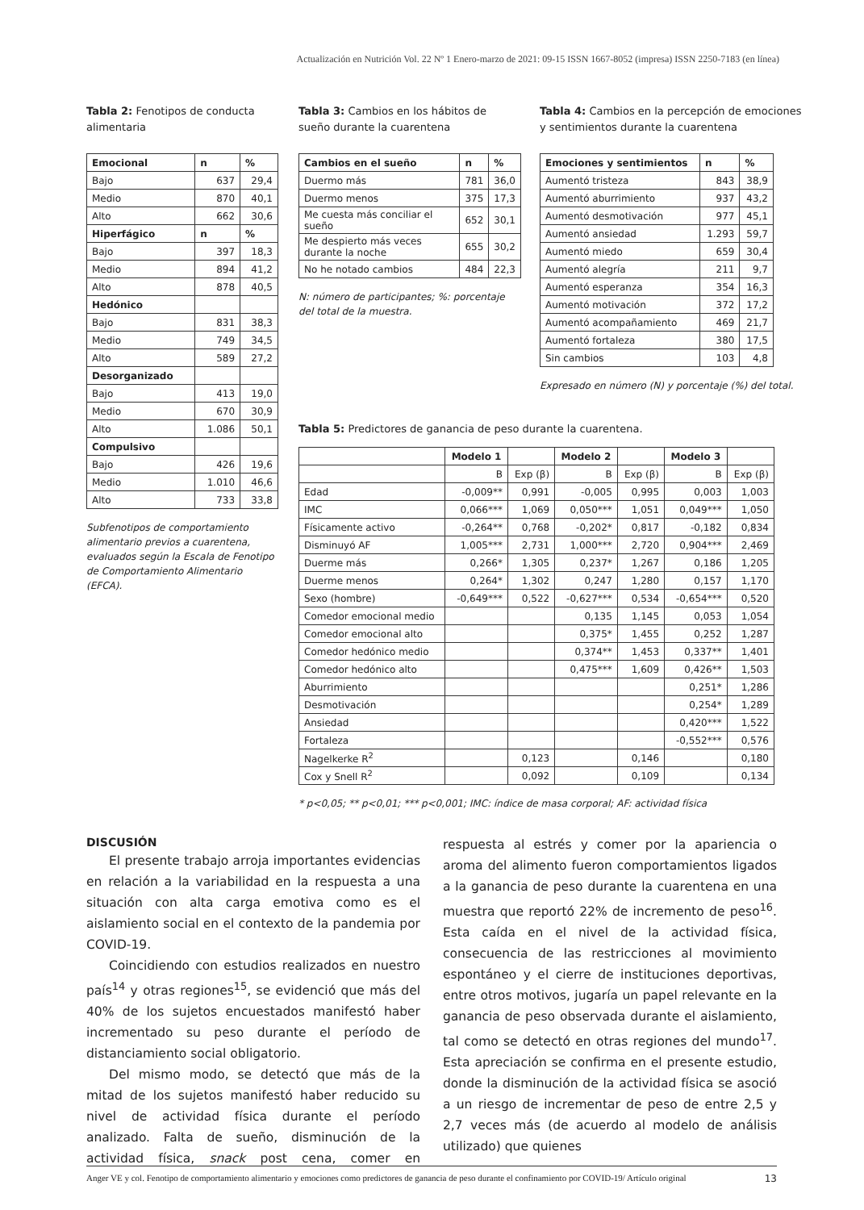Actualización en Nutrición Vol. 22 Nº 1 Enero-marzo de 2021: 09-15 ISSN 1667-8052 (impresa) ISSN 2250-7183 (en línea)
Tabla 2: Fenotipos de conducta alimentaria
| Emocional | n | % |
| --- | --- | --- |
| Bajo | 637 | 29,4 |
| Medio | 870 | 40,1 |
| Alto | 662 | 30,6 |
| Hiperfágico | n | % |
| Bajo | 397 | 18,3 |
| Medio | 894 | 41,2 |
| Alto | 878 | 40,5 |
| Hedónico | | |
| Bajo | 831 | 38,3 |
| Medio | 749 | 34,5 |
| Alto | 589 | 27,2 |
| Desorganizado | | |
| Bajo | 413 | 19,0 |
| Medio | 670 | 30,9 |
| Alto | 1.086 | 50,1 |
| Compulsivo | | |
| Bajo | 426 | 19,6 |
| Medio | 1.010 | 46,6 |
| Alto | 733 | 33,8 |
Subfenotipos de comportamiento alimentario previos a cuarentena, evaluados según la Escala de Fenotipo de Comportamiento Alimentario (EFCA).
Tabla 3: Cambios en los hábitos de sueño durante la cuarentena
| Cambios en el sueño | n | % |
| --- | --- | --- |
| Duermo más | 781 | 36,0 |
| Duermo menos | 375 | 17,3 |
| Me cuesta más conciliar el sueño | 652 | 30,1 |
| Me despierto más veces durante la noche | 655 | 30,2 |
| No he notado cambios | 484 | 22,3 |
N: número de participantes; %: porcentaje del total de la muestra.
Tabla 4: Cambios en la percepción de emociones y sentimientos durante la cuarentena
| Emociones y sentimientos | n | % |
| --- | --- | --- |
| Aumentó tristeza | 843 | 38,9 |
| Aumentó aburrimiento | 937 | 43,2 |
| Aumentó desmotivación | 977 | 45,1 |
| Aumentó ansiedad | 1.293 | 59,7 |
| Aumentó miedo | 659 | 30,4 |
| Aumentó alegría | 211 | 9,7 |
| Aumentó esperanza | 354 | 16,3 |
| Aumentó motivación | 372 | 17,2 |
| Aumentó acompañamiento | 469 | 21,7 |
| Aumentó fortaleza | 380 | 17,5 |
| Sin cambios | 103 | 4,8 |
Expresado en número (N) y porcentaje (%) del total.
Tabla 5: Predictores de ganancia de peso durante la cuarentena.
| | Modelo 1 | | Modelo 2 | | Modelo 3 | |
| --- | --- | --- | --- | --- | --- | --- |
| | B | Exp (β) | B | Exp (β) | B | Exp (β) |
| Edad | -0,009** | 0,991 | -0,005 | 0,995 | 0,003 | 1,003 |
| IMC | 0,066*** | 1,069 | 0,050*** | 1,051 | 0,049*** | 1,050 |
| Físicamente activo | -0,264** | 0,768 | -0,202* | 0,817 | -0,182 | 0,834 |
| Disminuyó AF | 1,005*** | 2,731 | 1,000*** | 2,720 | 0,904*** | 2,469 |
| Duerme más | 0,266* | 1,305 | 0,237* | 1,267 | 0,186 | 1,205 |
| Duerme menos | 0,264* | 1,302 | 0,247 | 1,280 | 0,157 | 1,170 |
| Sexo (hombre) | -0,649*** | 0,522 | -0,627*** | 0,534 | -0,654*** | 0,520 |
| Comedor emocional medio | | | 0,135 | 1,145 | 0,053 | 1,054 |
| Comedor emocional alto | | | 0,375* | 1,455 | 0,252 | 1,287 |
| Comedor hedónico medio | | | 0,374** | 1,453 | 0,337** | 1,401 |
| Comedor hedónico alto | | | 0,475*** | 1,609 | 0,426** | 1,503 |
| Aburrimiento | | | | | 0,251* | 1,286 |
| Desmotivación | | | | | 0,254* | 1,289 |
| Ansiedad | | | | | 0,420*** | 1,522 |
| Fortaleza | | | | | -0,552*** | 0,576 |
| Nagelkerke R<sup>2</sup> | | 0,123 | | 0,146 | | 0,180 |
| Cox y Snell R<sup>2</sup> | | 0,092 | | 0,109 | | 0,134 |
* p<0,05; ** p<0,01; *** p<0,001; IMC: índice de masa corporal; AF: actividad física
DISCUSIÓN
El presente trabajo arroja importantes evidencias en relación a la variabilidad en la respuesta a una situación con alta carga emotiva como es el aislamiento social en el contexto de la pandemia por COVID-19.
Coincidiendo con estudios realizados en nuestro país<sup>14</sup> y otras regiones<sup>15</sup>, se evidenció que más del 40% de los sujetos encuestados manifestó haber incrementado su peso durante el período de distanciamiento social obligatorio.
Del mismo modo, se detectó que más de la mitad de los sujetos manifestó haber reducido su nivel de actividad física durante el período analizado. Falta de sueño, disminución de la actividad física, snack post cena, comer en respuesta al estrés y comer por la apariencia o aroma del alimento fueron comportamientos ligados a la ganancia de peso durante la cuarentena en una muestra que reportó 22% de incremento de peso<sup>16</sup>. Esta caída en el nivel de la actividad física, consecuencia de las restricciones al movimiento espontáneo y el cierre de instituciones deportivas, entre otros motivos, jugaría un papel relevante en la ganancia de peso observada durante el aislamiento, tal como se detectó en otras regiones del mundo<sup>17</sup>. Esta apreciación se confirma en el presente estudio, donde la disminución de la actividad física se asoció a un riesgo de incrementar de peso de entre 2,5 y 2,7 veces más (de acuerdo al modelo de análisis utilizado) que quienes
Anger VE y col. Fenotipo de comportamiento alimentario y emociones como predictores de ganancia de peso durante el confinamiento por COVID-19/ Artículo original 13